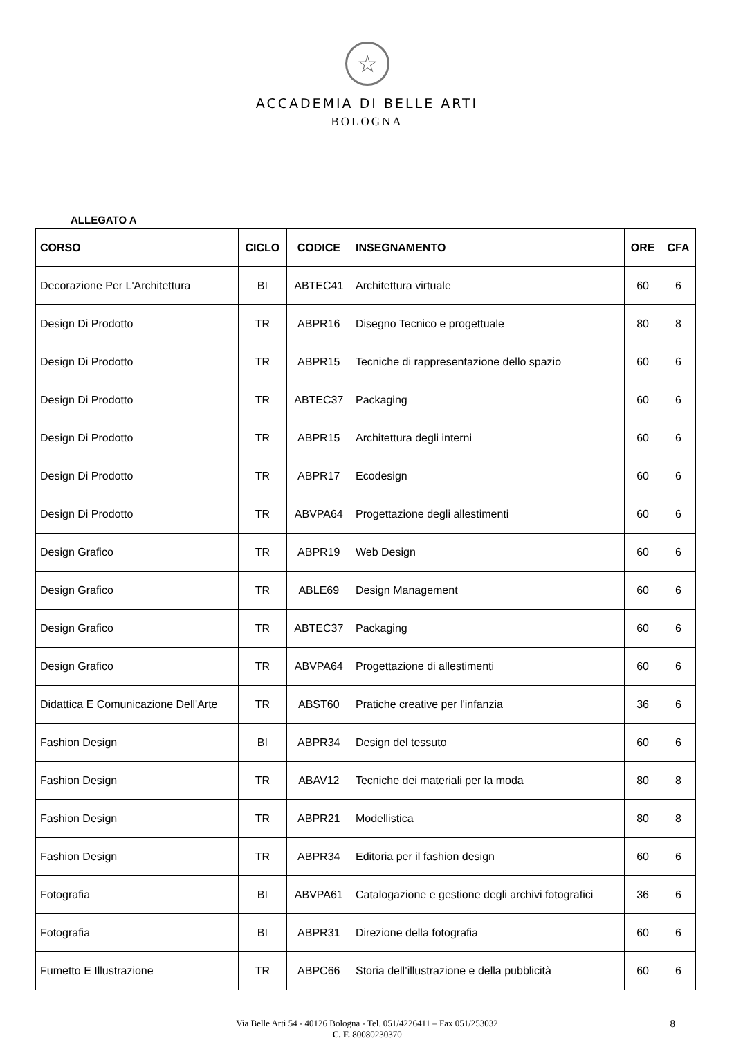☆
ACCADEMIA DI BELLE ARTI
BOLOGNA
ALLEGATO A
| CORSO | CICLO | CODICE | INSEGNAMENTO | ORE | CFA |
| --- | --- | --- | --- | --- | --- |
| Decorazione Per L'Architettura | BI | ABTEC41 | Architettura virtuale | 60 | 6 |
| Design Di Prodotto | TR | ABPR16 | Disegno Tecnico e progettuale | 80 | 8 |
| Design Di Prodotto | TR | ABPR15 | Tecniche di rappresentazione dello spazio | 60 | 6 |
| Design Di Prodotto | TR | ABTEC37 | Packaging | 60 | 6 |
| Design Di Prodotto | TR | ABPR15 | Architettura degli interni | 60 | 6 |
| Design Di Prodotto | TR | ABPR17 | Ecodesign | 60 | 6 |
| Design Di Prodotto | TR | ABVPA64 | Progettazione degli allestimenti | 60 | 6 |
| Design Grafico | TR | ABPR19 | Web Design | 60 | 6 |
| Design Grafico | TR | ABLE69 | Design Management | 60 | 6 |
| Design Grafico | TR | ABTEC37 | Packaging | 60 | 6 |
| Design Grafico | TR | ABVPA64 | Progettazione di allestimenti | 60 | 6 |
| Didattica E Comunicazione Dell'Arte | TR | ABST60 | Pratiche creative per l'infanzia | 36 | 6 |
| Fashion Design | BI | ABPR34 | Design del tessuto | 60 | 6 |
| Fashion Design | TR | ABAV12 | Tecniche dei materiali per la moda | 80 | 8 |
| Fashion Design | TR | ABPR21 | Modellistica | 80 | 8 |
| Fashion Design | TR | ABPR34 | Editoria per il fashion design | 60 | 6 |
| Fotografia | BI | ABVPA61 | Catalogazione e gestione degli archivi fotografici | 36 | 6 |
| Fotografia | BI | ABPR31 | Direzione della fotografia | 60 | 6 |
| Fumetto E Illustrazione | TR | ABPC66 | Storia dell’illustrazione e della pubblicità | 60 | 6 |
Via Belle Arti 54 - 40126 Bologna - Tel. 051/4226411 – Fax 051/253032 8
C. F. 80080230370